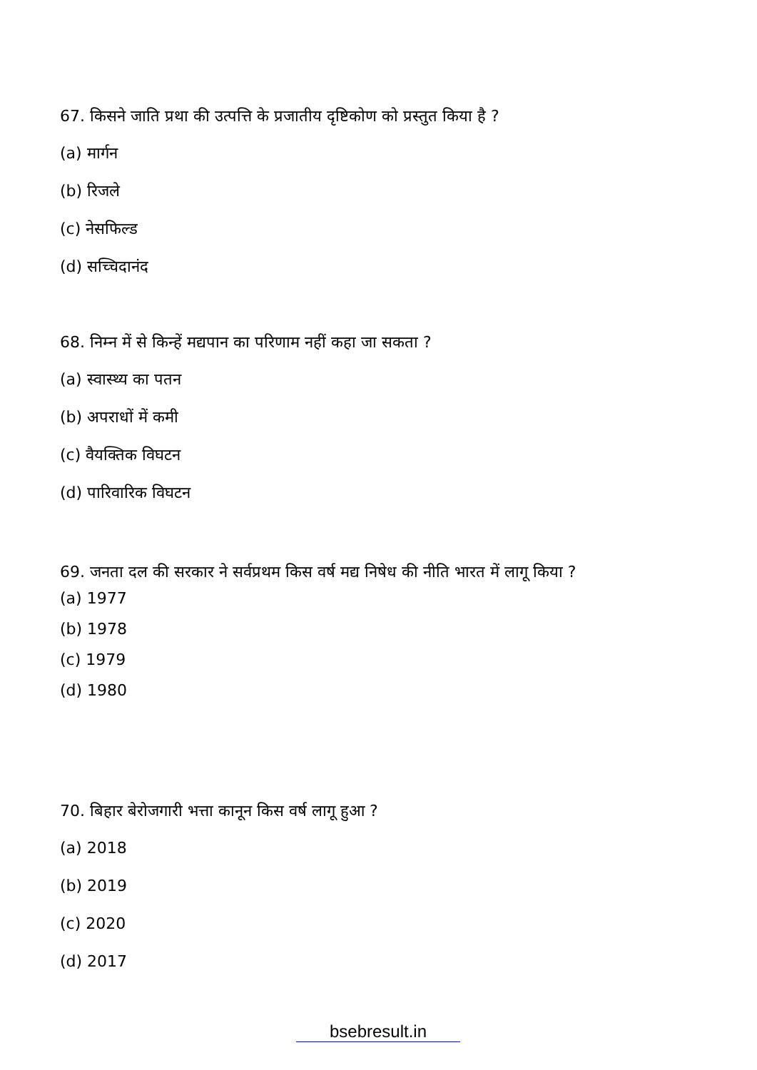67. किसने जाति प्रथा की उत्पत्ति के प्रजातीय दृष्टिकोण को प्रस्तुत किया है ?
(a) मार्गन
(b) रिजले
(c) नेसफिल्ड
(d) सच्चिदानंद
68. निम्न में से किन्हें मद्यपान का परिणाम नहीं कहा जा सकता ?
(a) स्वास्थ्य का पतन
(b) अपराधों में कमी
(c) वैयक्तिक विघटन
(d) पारिवारिक विघटन
69. जनता दल की सरकार ने सर्वप्रथम किस वर्ष मद्य निषेध की नीति भारत में लागू किया ?
(a) 1977
(b) 1978
(c) 1979
(d) 1980
70. बिहार बेरोजगारी भत्ता कानून किस वर्ष लागू हुआ ?
(a) 2018
(b) 2019
(c) 2020
(d) 2017
bsebresult.in